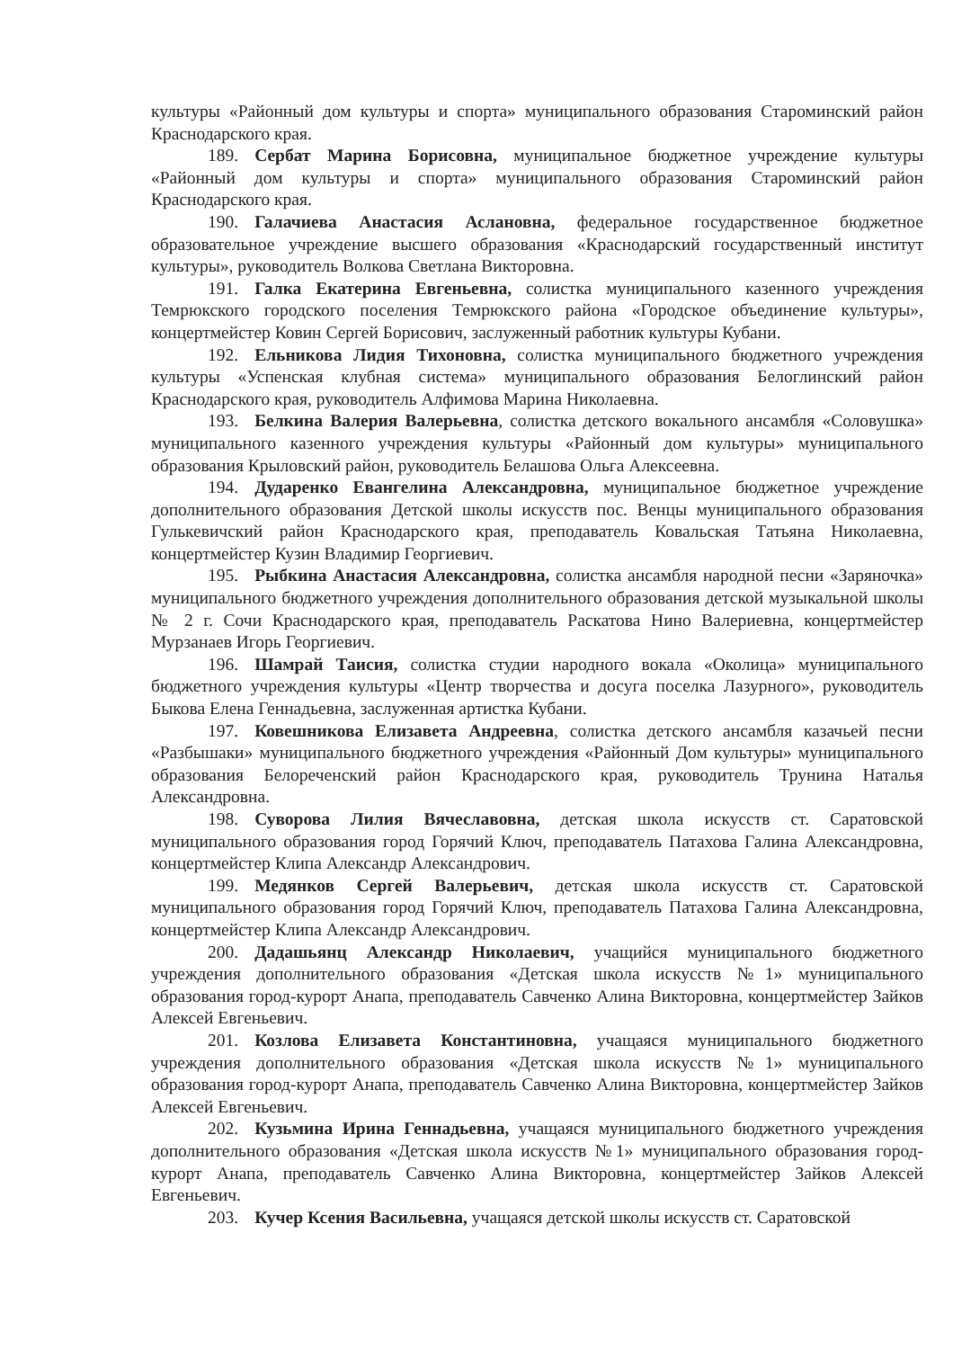культуры «Районный дом культуры и спорта» муниципального образования Староминский район Краснодарского края.
189. Сербат Марина Борисовна, муниципальное бюджетное учреждение культуры «Районный дом культуры и спорта» муниципального образования Староминский район Краснодарского края.
190. Галачиева Анастасия Аслановна, федеральное государственное бюджетное образовательное учреждение высшего образования «Краснодарский государственный институт культуры», руководитель Волкова Светлана Викторовна.
191. Галка Екатерина Евгеньевна, солистка муниципального казенного учреждения Темрюкского городского поселения Темрюкского района «Городское объединение культуры», концертмейстер Ковин Сергей Борисович, заслуженный работник культуры Кубани.
192. Ельникова Лидия Тихоновна, солистка муниципального бюджетного учреждения культуры «Успенская клубная система» муниципального образования Белоглинский район Краснодарского края, руководитель Алфимова Марина Николаевна.
193. Белкина Валерия Валерьевна, солистка детского вокального ансамбля «Соловушка» муниципального казенного учреждения культуры «Районный дом культуры» муниципального образования Крыловский район, руководитель Белашова Ольга Алексеевна.
194. Дударенко Евангелина Александровна, муниципальное бюджетное учреждение дополнительного образования Детской школы искусств пос. Венцы муниципального образования Гулькевичский район Краснодарского края, преподаватель Ковальская Татьяна Николаевна, концертмейстер Кузин Владимир Георгиевич.
195. Рыбкина Анастасия Александровна, солистка ансамбля народной песни «Заряночка» муниципального бюджетного учреждения дополнительного образования детской музыкальной школы № 2 г. Сочи Краснодарского края, преподаватель Раскатова Нино Валериевна, концертмейстер Мурзанаев Игорь Георгиевич.
196. Шамрай Таисия, солистка студии народного вокала «Околица» муниципального бюджетного учреждения культуры «Центр творчества и досуга поселка Лазурного», руководитель Быкова Елена Геннадьевна, заслуженная артистка Кубани.
197. Ковешникова Елизавета Андреевна, солистка детского ансамбля казачьей песни «Разбышаки» муниципального бюджетного учреждения «Районный Дом культуры» муниципального образования Белореченский район Краснодарского края, руководитель Трунина Наталья Александровна.
198. Суворова Лилия Вячеславовна, детская школа искусств ст. Саратовской муниципального образования город Горячий Ключ, преподаватель Патахова Галина Александровна, концертмейстер Клипа Александр Александрович.
199. Медянков Сергей Валерьевич, детская школа искусств ст. Саратовской муниципального образования город Горячий Ключ, преподаватель Патахова Галина Александровна, концертмейстер Клипа Александр Александрович.
200. Дадашьянц Александр Николаевич, учащийся муниципального бюджетного учреждения дополнительного образования «Детская школа искусств №1» муниципального образования город-курорт Анапа, преподаватель Савченко Алина Викторовна, концертмейстер Зайков Алексей Евгеньевич.
201. Козлова Елизавета Константиновна, учащаяся муниципального бюджетного учреждения дополнительного образования «Детская школа искусств №1» муниципального образования город-курорт Анапа, преподаватель Савченко Алина Викторовна, концертмейстер Зайков Алексей Евгеньевич.
202. Кузьмина Ирина Геннадьевна, учащаяся муниципального бюджетного учреждения дополнительного образования «Детская школа искусств №1» муниципального образования город-курорт Анапа, преподаватель Савченко Алина Викторовна, концертмейстер Зайков Алексей Евгеньевич.
203. Кучер Ксения Васильевна, учащаяся детской школы искусств ст. Саратовской